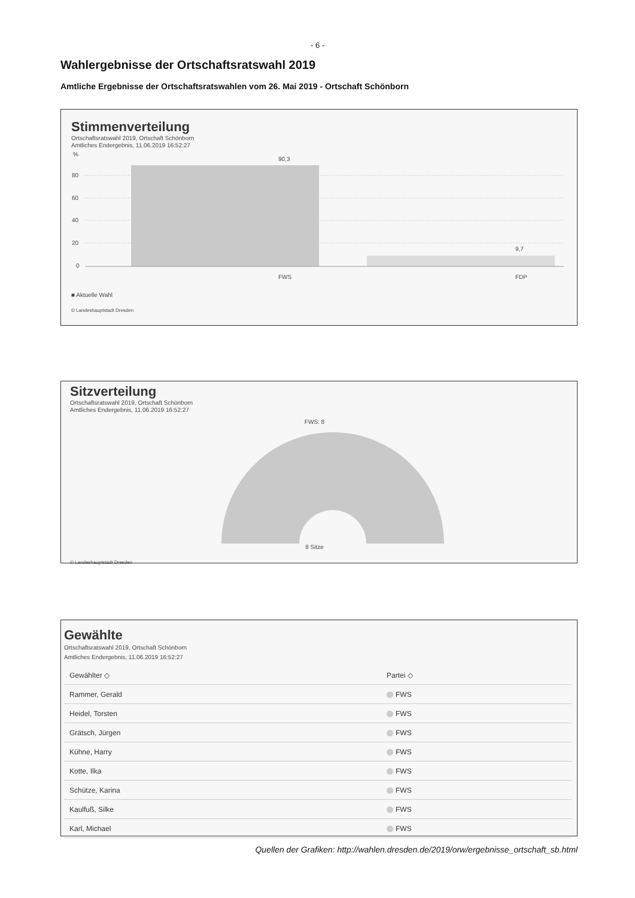- 6 -
Wahlergebnisse der Ortschaftsratswahl 2019
Amtliche Ergebnisse der Ortschaftsratswahlen vom 26. Mai 2019 - Ortschaft Schönborn
Stimmenverteilung
Ortschaftsratswahl 2019, Ortschaft Schönborn
Amtliches Endergebnis, 11.06.2019 16:52:27
%
80
60
40
20
0
90,3
9,7
FWS
FDP
■ Aktuelle Wahl
© Landeshauptstadt Dresden
Sitzverteilung
Ortschaftsratswahl 2019, Ortschaft Schönborn
Amtliches Endergebnis, 11.06.2019 16:52:27
FWS: 8
8 Sitze
© Landeshauptstadt Dresden
Gewählte
Ortschaftsratswahl 2019, Ortschaft Schönborn
Amtliches Endergebnis, 11.06.2019 16:52:27
| Gewählter ◇ | Partei ◇ |
| --- | --- |
| Rammer, Gerald | FWS |
| Heidel, Torsten | FWS |
| Grätsch, Jürgen | FWS |
| Kühne, Harry | FWS |
| Kotte, Ilka | FWS |
| Schütze, Karina | FWS |
| Kaulfuß, Silke | FWS |
| Karl, Michael | FWS |
Quellen der Grafiken: http://wahlen.dresden.de/2019/orw/ergebnisse_ortschaft_sb.html